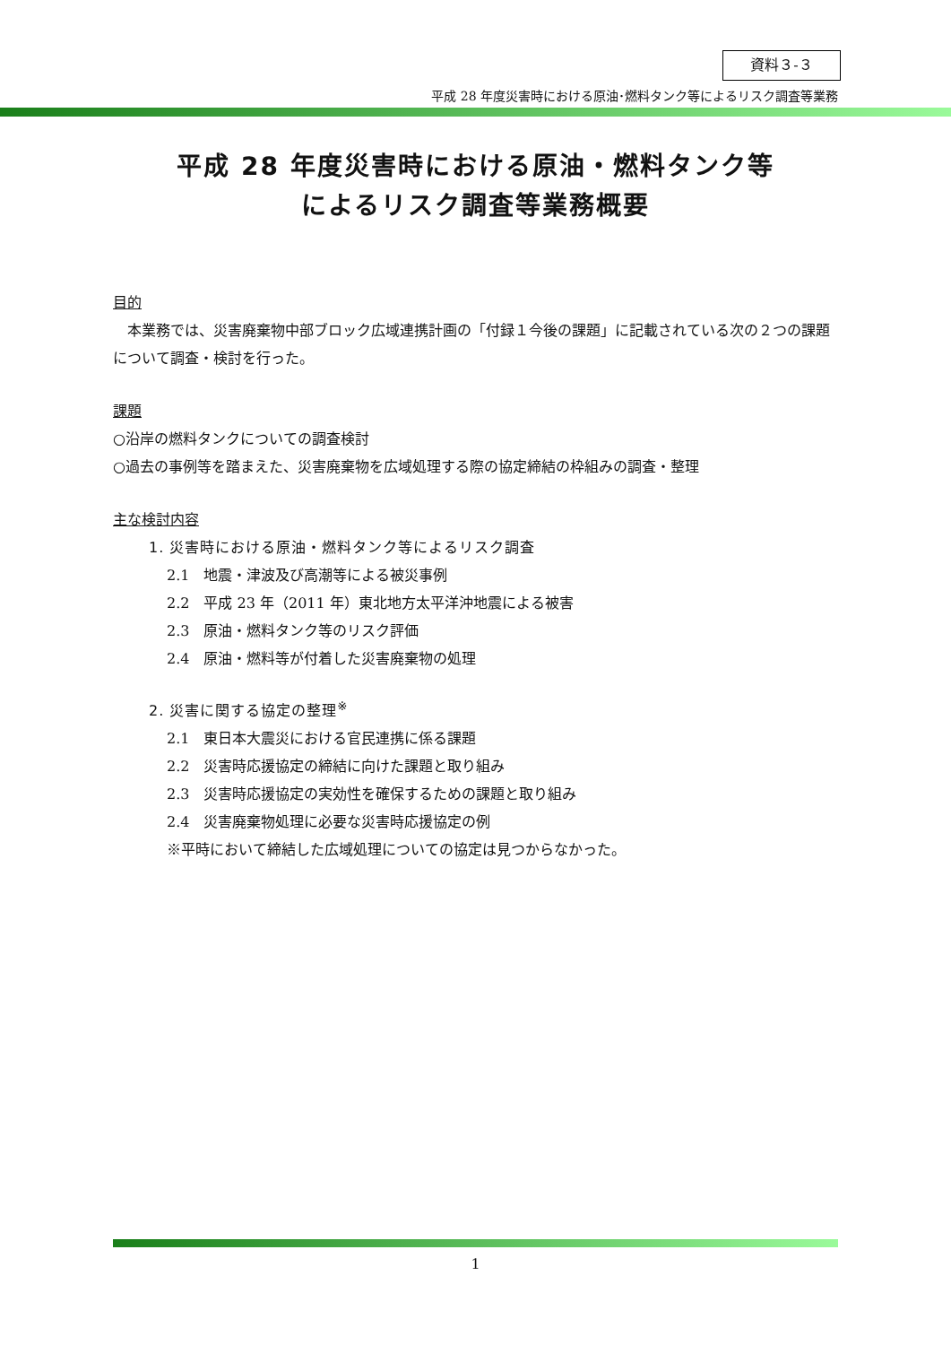資料３-３
平成 28 年度災害時における原油･燃料タンク等によるリスク調査等業務
平成 28 年度災害時における原油・燃料タンク等
によるリスク調査等業務概要
目的
　本業務では、災害廃棄物中部ブロック広域連携計画の「付録１今後の課題」に記載されている次の２つの課題について調査・検討を行った。
課題
○沿岸の燃料タンクについての調査検討
○過去の事例等を踏まえた、災害廃棄物を広域処理する際の協定締結の枠組みの調査・整理
主な検討内容
1. 災害時における原油・燃料タンク等によるリスク調査
2.1　地震・津波及び高潮等による被災事例
2.2　平成 23 年（2011 年）東北地方太平洋沖地震による被害
2.3　原油・燃料タンク等のリスク評価
2.4　原油・燃料等が付着した災害廃棄物の処理
2. 災害に関する協定の整理<sup>※</sup>
2.1　東日本大震災における官民連携に係る課題
2.2　災害時応援協定の締結に向けた課題と取り組み
2.3　災害時応援協定の実効性を確保するための課題と取り組み
2.4　災害廃棄物処理に必要な災害時応援協定の例
※平時において締結した広域処理についての協定は見つからなかった。
1